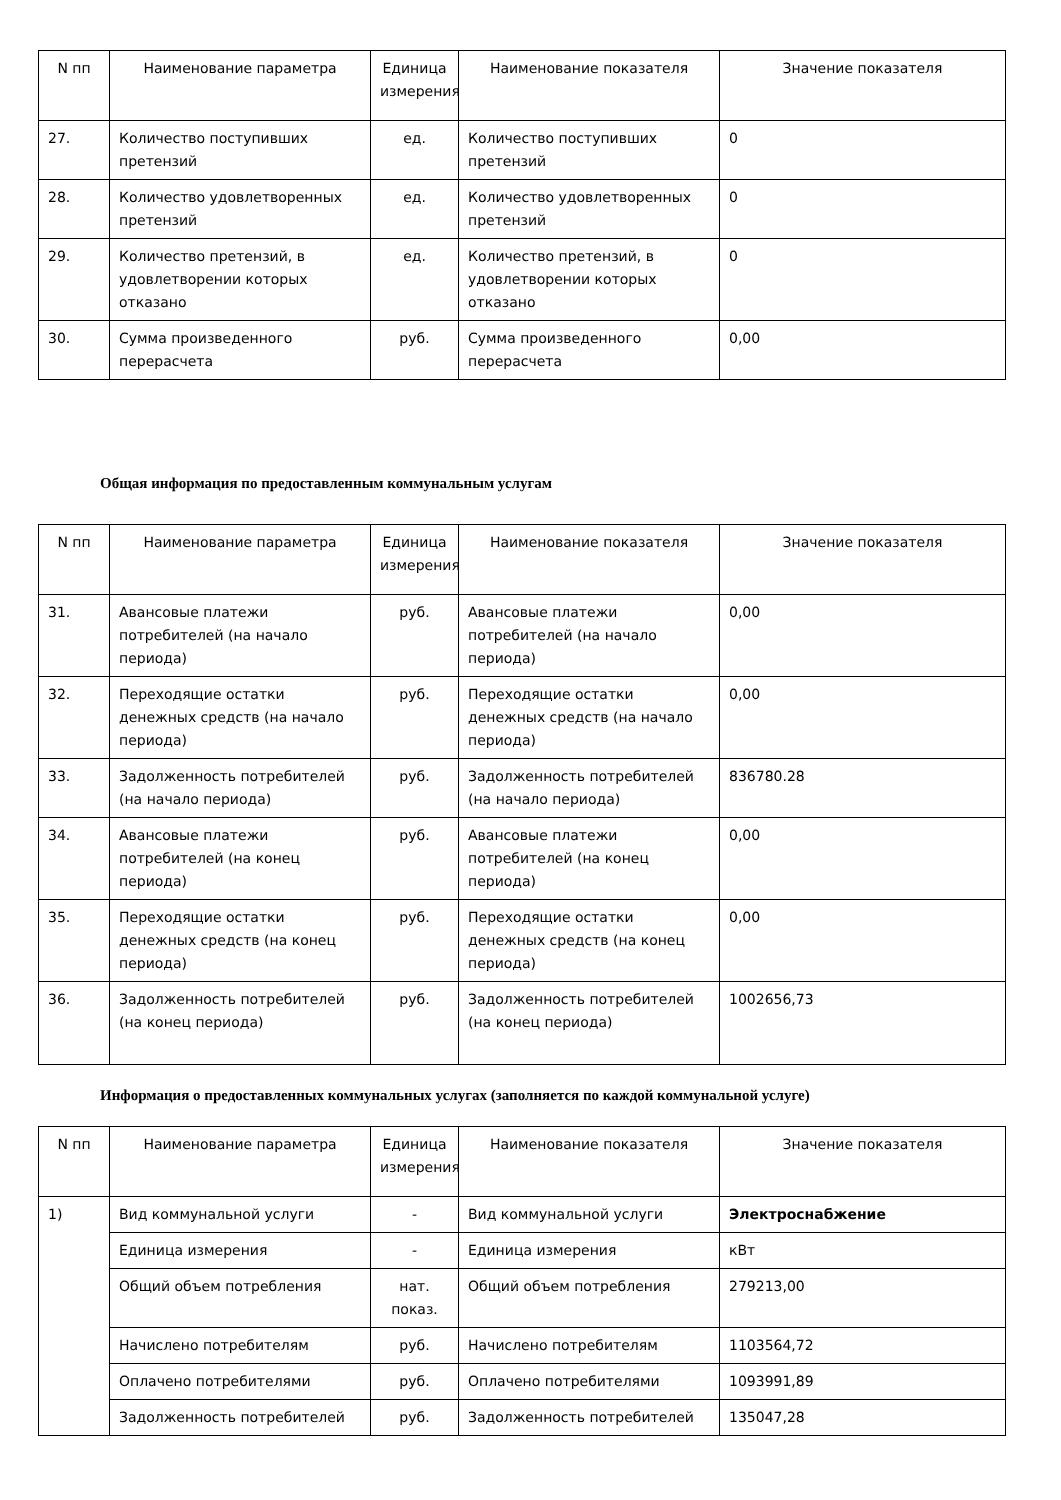| N пп | Наименование параметра | Единица измерения | Наименование показателя | Значение показателя |
| --- | --- | --- | --- | --- |
| 27. | Количество поступивших претензий | ед. | Количество поступивших претензий | 0 |
| 28. | Количество удовлетворенных претензий | ед. | Количество удовлетворенных претензий | 0 |
| 29. | Количество претензий, в удовлетворении которых отказано | ед. | Количество претензий, в удовлетворении которых отказано | 0 |
| 30. | Сумма произведенного перерасчета | руб. | Сумма произведенного перерасчета | 0,00 |
Общая информация по предоставленным коммунальным услугам
| N пп | Наименование параметра | Единица измерения | Наименование показателя | Значение показателя |
| --- | --- | --- | --- | --- |
| 31. | Авансовые платежи потребителей (на начало периода) | руб. | Авансовые платежи потребителей (на начало периода) | 0,00 |
| 32. | Переходящие остатки денежных средств (на начало периода) | руб. | Переходящие остатки денежных средств (на начало периода) | 0,00 |
| 33. | Задолженность потребителей (на начало периода) | руб. | Задолженность потребителей (на начало периода) | 836780.28 |
| 34. | Авансовые платежи потребителей (на конец периода) | руб. | Авансовые платежи потребителей (на конец периода) | 0,00 |
| 35. | Переходящие остатки денежных средств (на конец периода) | руб. | Переходящие остатки денежных средств (на конец периода) | 0,00 |
| 36. | Задолженность потребителей (на конец периода) | руб. | Задолженность потребителей (на конец периода) | 1002656,73 |
Информация о предоставленных коммунальных услугах (заполняется по каждой коммунальной услуге)
| N пп | Наименование параметра | Единица измерения | Наименование показателя | Значение показателя |
| --- | --- | --- | --- | --- |
| 1) | Вид коммунальной услуги | - | Вид коммунальной услуги | Электроснабжение |
| | Единица измерения | - | Единица измерения | кВт |
| | Общий объем потребления | нат. показ. | Общий объем потребления | 279213,00 |
| | Начислено потребителям | руб. | Начислено потребителям | 1103564,72 |
| | Оплачено потребителями | руб. | Оплачено потребителями | 1093991,89 |
| | Задолженность потребителей | руб. | Задолженность потребителей | 135047,28 |